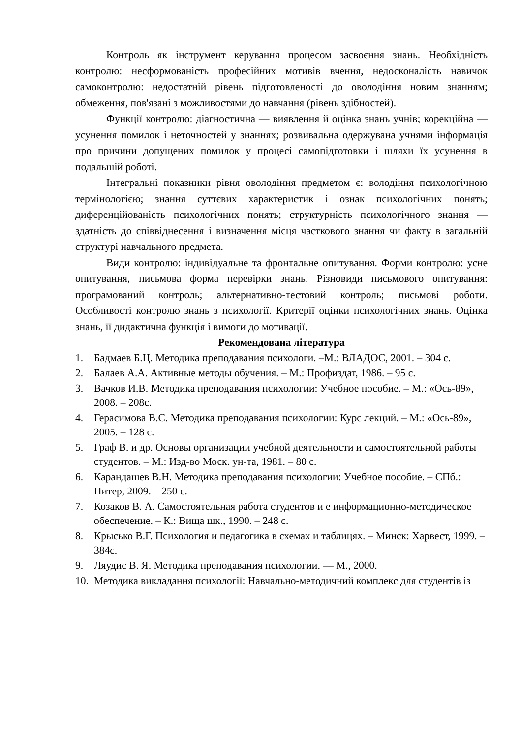Контроль як інструмент керування процесом засвоєння знань. Необхідність контролю: несформованість професійних мотивів вчення, недосконаліcть навичок самоконтролю: недостатній рівень підготовленості до оволодіння новим знанням; обмеження, пов'язані з можливостями до навчання (рівень здібностей).
Функції контролю: діагностична — виявлення й оцінка знань учнів; корекційна — усунення помилок і неточностей у знаннях; розвивальна одержувана учнями інформація про причини допущених помилок у процесі самопідготовки і шляхи їх усунення в подальшій роботі.
Інтегральні показники рівня оволодіння предметом є: володіння психологічною термінологією; знання суттєвих характеристик і ознак психологічних понять; диференційованість психологічних понять; структурність психологічного знання — здатність до співвіднесення і визначення місця часткового знання чи факту в загальній структурі навчального предмета.
Види контролю: індивідуальне та фронтальне опитування. Форми контролю: усне опитування, письмова форма перевірки знань. Різновиди письмового опитування: програмований контроль; альтернативно-тестовий контроль; письмові роботи. Особливості контролю знань з психології. Критерії оцінки психологічних знань. Оцінка знань, її дидактична функція і вимоги до мотивації.
Рекомендована література
1. Бадмаев Б.Ц. Методика преподавания психологи. –М.: ВЛАДОС, 2001. – 304 с.
2. Балаев А.А. Активные методы обучения. – М.: Профиздат, 1986. – 95 с.
3. Вачков И.В. Методика преподавания психологии: Учебное пособие. – М.: «Ось-89», 2008. – 208с.
4. Герасимова В.С. Методика преподавания психологии: Курс лекций. – М.: «Ось-89», 2005. – 128 с.
5. Граф В. и др. Основы организации учебной деятельности и самостоятельной работы студентов. – М.: Изд-во Моск. ун-та, 1981. – 80 с.
6. Карандашев В.Н. Методика преподавания психологии: Учебное пособие. – СПб.: Питер, 2009. – 250 с.
7. Козаков В. А. Самостоятельная работа студентов и е информационно-методическое обеспечение. – К.: Вища шк., 1990. – 248 с.
8. Крысько В.Г. Психология и педагогика в схемах и таблицях. – Минск: Харвест, 1999. – 384с.
9. Ляудис В. Я. Методика преподавания психологии. — М., 2000.
10. Методика викладання психології: Навчально-методичний комплекс для студентів із